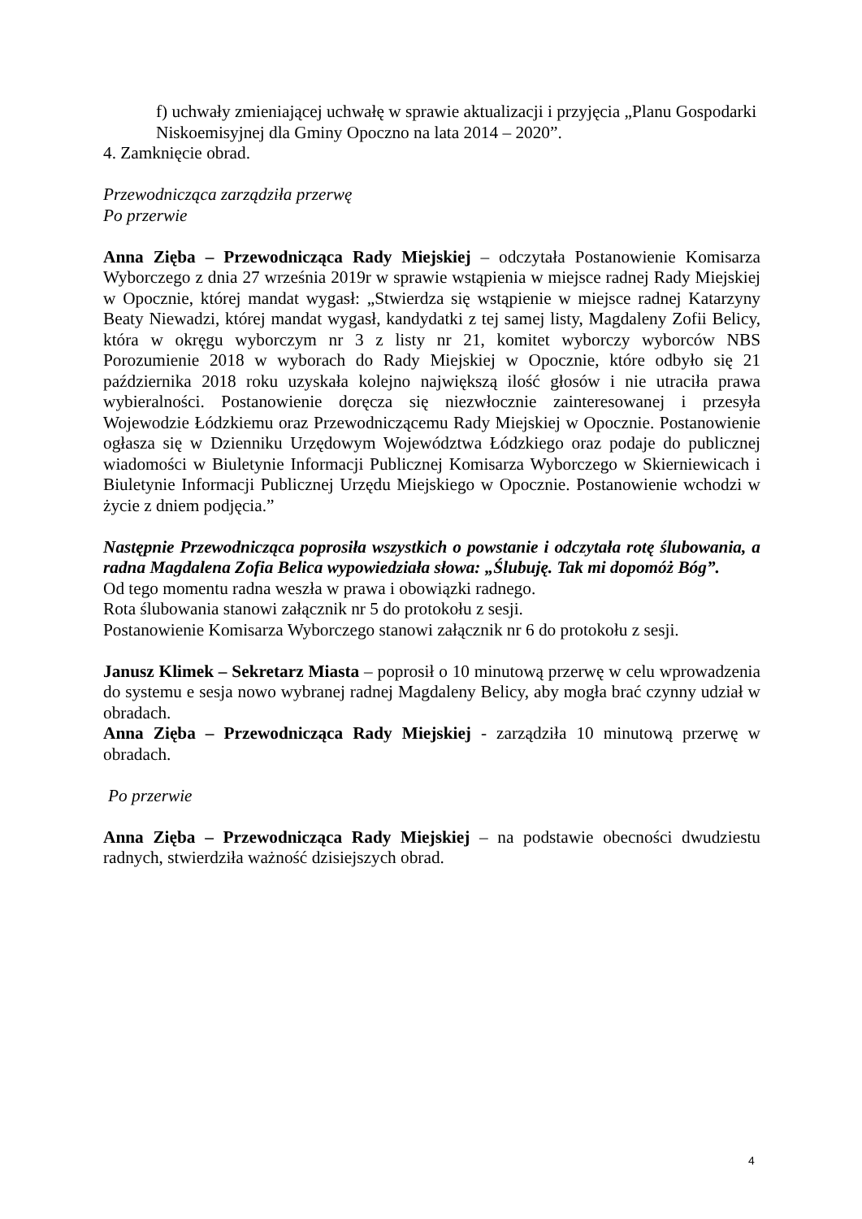f) uchwały zmieniającej uchwałę w sprawie aktualizacji i przyjęcia „Planu Gospodarki Niskoemisyjnej dla Gminy Opoczno na lata 2014 – 2020”.
4. Zamknięcie obrad.
Przewodnicząca zarządziła przerwę
Po przerwie
Anna Zięba – Przewodnicząca Rady Miejskiej – odczytała Postanowienie Komisarza Wyborczego z dnia 27 września 2019r w sprawie wstąpienia w miejsce radnej Rady Miejskiej w Opocznie, której mandat wygasł: „Stwierdza się wstąpienie w miejsce radnej Katarzyny Beaty Niewadzi, której mandat wygasł, kandydatki z tej samej listy, Magdaleny Zofii Belicy, która w okręgu wyborczym nr 3 z listy nr 21, komitet wyborczy wyborców NBS Porozumienie 2018 w wyborach do Rady Miejskiej w Opocznie, które odbyło się 21 października 2018 roku uzyskała kolejno największą ilość głosów i nie utraciła prawa wybieralności. Postanowienie doręcza się niezwłocznie zainteresowanej i przesyła Wojewodzie Łódzkiemu oraz Przewodniczącemu Rady Miejskiej w Opocznie. Postanowienie ogłasza się w Dzienniku Urzędowym Województwa Łódzkiego oraz podaje do publicznej wiadomości w Biuletynie Informacji Publicznej Komisarza Wyborczego w Skierniewicach i Biuletynie Informacji Publicznej Urzędu Miejskiego w Opocznie. Postanowienie wchodzi w życie z dniem podjęcia.”
Następnie Przewodnicząca poprosiła wszystkich o powstanie i odczytała rotę ślubowania, a radna Magdalena Zofia Belica wypowiedziała słowa: „Ślubuję. Tak mi dopomóż Bóg”.
Od tego momentu radna weszła w prawa i obowiązki radnego.
Rota ślubowania stanowi załącznik nr 5 do protokołu z sesji.
Postanowienie Komisarza Wyborczego stanowi załącznik nr 6 do protokołu z sesji.
Janusz Klimek – Sekretarz Miasta – poprosił o 10 minutową przerwę w celu wprowadzenia do systemu e sesja nowo wybranej radnej Magdaleny Belicy, aby mogła brać czynny udział w obradach.
Anna Zięba – Przewodnicząca Rady Miejskiej - zarządziła 10 minutową przerwę w obradach.
Po przerwie
Anna Zięba – Przewodnicząca Rady Miejskiej – na podstawie obecności dwudziestu radnych, stwierdziła ważność dzisiejszych obrad.
4